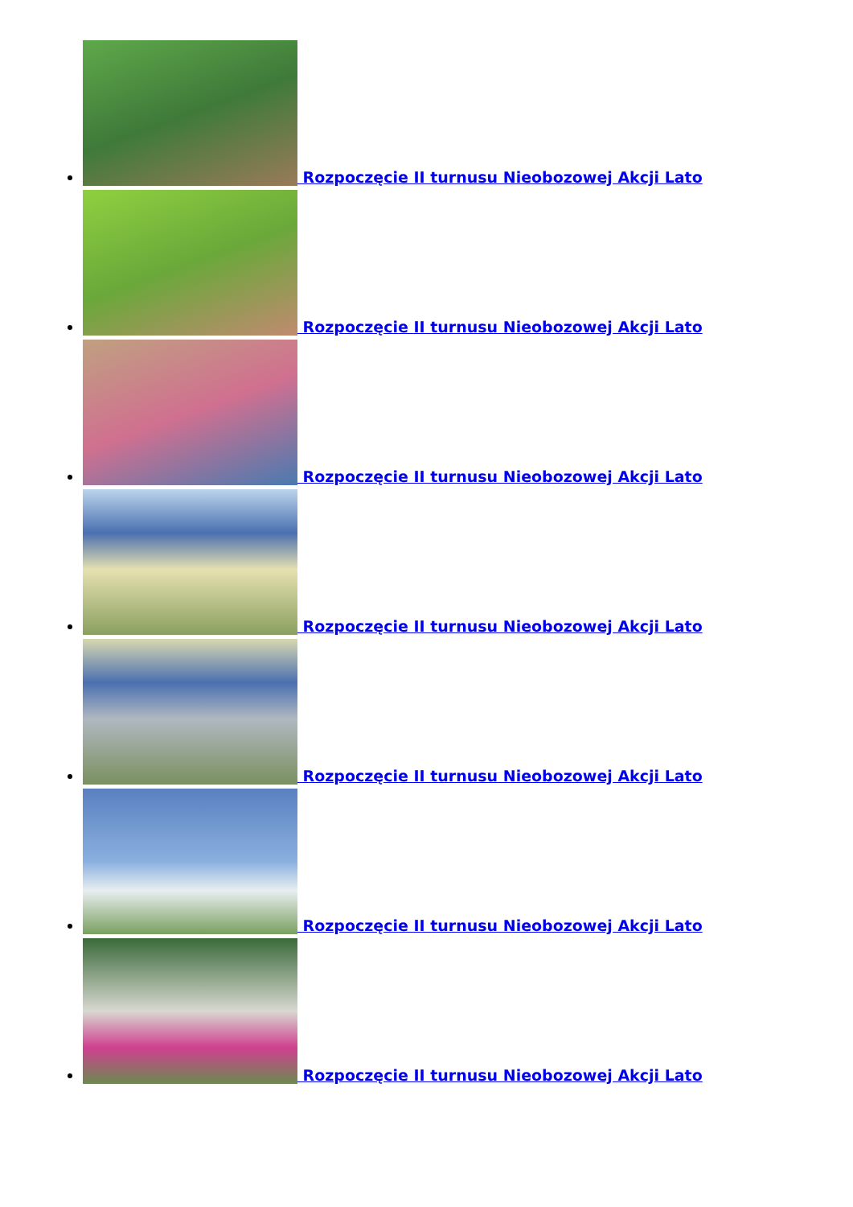Rozpoczęcie II turnusu Nieobozowej Akcji Lato
Rozpoczęcie II turnusu Nieobozowej Akcji Lato
Rozpoczęcie II turnusu Nieobozowej Akcji Lato
Rozpoczęcie II turnusu Nieobozowej Akcji Lato
Rozpoczęcie II turnusu Nieobozowej Akcji Lato
Rozpoczęcie II turnusu Nieobozowej Akcji Lato
Rozpoczęcie II turnusu Nieobozowej Akcji Lato